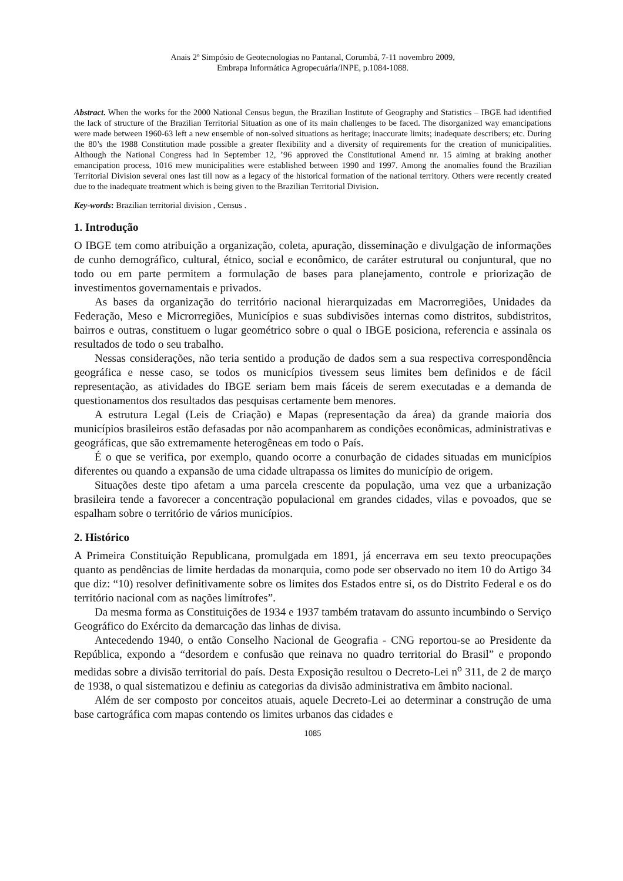Anais 2º Simpósio de Geotecnologias no Pantanal, Corumbá, 7-11 novembro 2009,
Embrapa Informática Agropecuária/INPE, p.1084-1088.
Abstract. When the works for the 2000 National Census begun, the Brazilian Institute of Geography and Statistics – IBGE had identified the lack of structure of the Brazilian Territorial Situation as one of its main challenges to be faced. The disorganized way emancipations were made between 1960-63 left a new ensemble of non-solved situations as heritage; inaccurate limits; inadequate describers; etc. During the 80’s the 1988 Constitution made possible a greater flexibility and a diversity of requirements for the creation of municipalities. Although the National Congress had in September 12, ’96 approved the Constitutional Amend nr. 15 aiming at braking another emancipation process, 1016 mew municipalities were established between 1990 and 1997. Among the anomalies found the Brazilian Territorial Division several ones last till now as a legacy of the historical formation of the national territory. Others were recently created due to the inadequate treatment which is being given to the Brazilian Territorial Division.
Key-words: Brazilian territorial division , Census .
1. Introdução
O IBGE tem como atribuição a organização, coleta, apuração, disseminação e divulgação de informações de cunho demográfico, cultural, étnico, social e econômico, de caráter estrutural ou conjuntural, que no todo ou em parte permitem a formulação de bases para planejamento, controle e priorização de investimentos governamentais e privados.
As bases da organização do território nacional hierarquizadas em Macrorregiões, Unidades da Federação, Meso e Microrregiões, Municípios e suas subdivisões internas como distritos, subdistritos, bairros e outras, constituem o lugar geométrico sobre o qual o IBGE posiciona, referencia e assinala os resultados de todo o seu trabalho.
Nessas considerações, não teria sentido a produção de dados sem a sua respectiva correspondência geográfica e nesse caso, se todos os municípios tivessem seus limites bem definidos e de fácil representação, as atividades do IBGE seriam bem mais fáceis de serem executadas e a demanda de questionamentos dos resultados das pesquisas certamente bem menores.
A estrutura Legal (Leis de Criação) e Mapas (representação da área) da grande maioria dos municípios brasileiros estão defasadas por não acompanharem as condições econômicas, administrativas e geográficas, que são extremamente heterogêneas em todo o País.
É o que se verifica, por exemplo, quando ocorre a conurbação de cidades situadas em municípios diferentes ou quando a expansão de uma cidade ultrapassa os limites do município de origem.
Situações deste tipo afetam a uma parcela crescente da população, uma vez que a urbanização brasileira tende a favorecer a concentração populacional em grandes cidades, vilas e povoados, que se espalham sobre o território de vários municípios.
2. Histórico
A Primeira Constituição Republicana, promulgada em 1891, já encerrava em seu texto preocupações quanto as pendências de limite herdadas da monarquia, como pode ser observado no item 10 do Artigo 34 que diz: “10) resolver definitivamente sobre os limites dos Estados entre si, os do Distrito Federal e os do território nacional com as nações limítrofes”.
Da mesma forma as Constituições de 1934 e 1937 também tratavam do assunto incumbindo o Serviço Geográfico do Exército da demarcação das linhas de divisa.
Antecedendo 1940, o então Conselho Nacional de Geografia - CNG reportou-se ao Presidente da República, expondo a “desordem e confusão que reinava no quadro territorial do Brasil” e propondo medidas sobre a divisão territorial do país. Desta Exposição resultou o Decreto-Lei n<sup>o</sup> 311, de 2 de março de 1938, o qual sistematizou e definiu as categorias da divisão administrativa em âmbito nacional.
Além de ser composto por conceitos atuais, aquele Decreto-Lei ao determinar a construção de uma base cartográfica com mapas contendo os limites urbanos das cidades e
1085